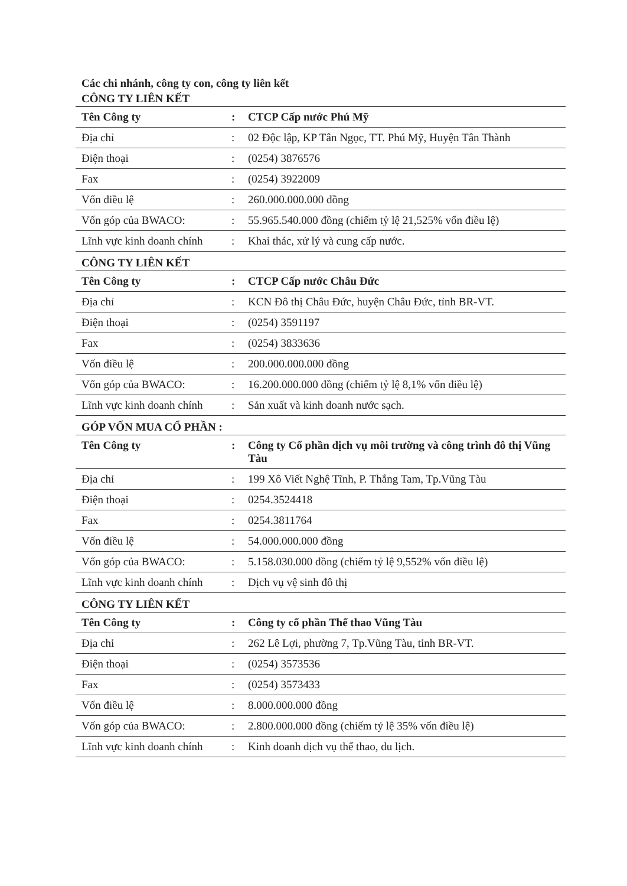Các chi nhánh, công ty con, công ty liên kết
CÔNG TY LIÊN KẾT
| Tên Công ty | : | CTCP Cấp nước Phú Mỹ |
| Địa chỉ | : | 02 Độc lập, KP Tân Ngọc, TT. Phú Mỹ, Huyện Tân Thành |
| Điện thoại | : | (0254) 3876576 |
| Fax | : | (0254) 3922009 |
| Vốn điều lệ | : | 260.000.000.000 đồng |
| Vốn góp của BWACO: | : | 55.965.540.000 đồng (chiếm tỷ lệ 21,525% vốn điều lệ) |
| Lĩnh vực kinh doanh chính | : | Khai thác, xử lý và cung cấp nước. |
CÔNG TY LIÊN KẾT
| Tên Công ty | : | CTCP Cấp nước Châu Đức |
| Địa chỉ | : | KCN Đô thị Châu Đức, huyện Châu Đức, tỉnh BR-VT. |
| Điện thoại | : | (0254) 3591197 |
| Fax | : | (0254) 3833636 |
| Vốn điều lệ | : | 200.000.000.000 đồng |
| Vốn góp của BWACO: | : | 16.200.000.000 đồng (chiếm tỷ lệ 8,1% vốn điều lệ) |
| Lĩnh vực kinh doanh chính | : | Sản xuất và kinh doanh nước sạch. |
GÓP VỐN MUA CỔ PHẦN :
| Tên Công ty | : | Công ty Cổ phần dịch vụ môi trường và công trình đô thị Vũng Tàu |
| Địa chỉ | : | 199 Xô Viết Nghệ Tĩnh, P. Thắng Tam, Tp.Vũng Tàu |
| Điện thoại | : | 0254.3524418 |
| Fax | : | 0254.3811764 |
| Vốn điều lệ | : | 54.000.000.000 đồng |
| Vốn góp của BWACO: | : | 5.158.030.000 đồng (chiếm tỷ lệ 9,552% vốn điều lệ) |
| Lĩnh vực kinh doanh chính | : | Dịch vụ vệ sinh đô thị |
CÔNG TY LIÊN KẾT
| Tên Công ty | : | Công ty cổ phần Thể thao Vũng Tàu |
| Địa chỉ | : | 262 Lê Lợi, phường 7, Tp.Vũng Tàu, tỉnh BR-VT. |
| Điện thoại | : | (0254) 3573536 |
| Fax | : | (0254) 3573433 |
| Vốn điều lệ | : | 8.000.000.000 đồng |
| Vốn góp của BWACO: | : | 2.800.000.000 đồng (chiếm tỷ lệ 35% vốn điều lệ) |
| Lĩnh vực kinh doanh chính | : | Kinh doanh dịch vụ thể thao, du lịch. |